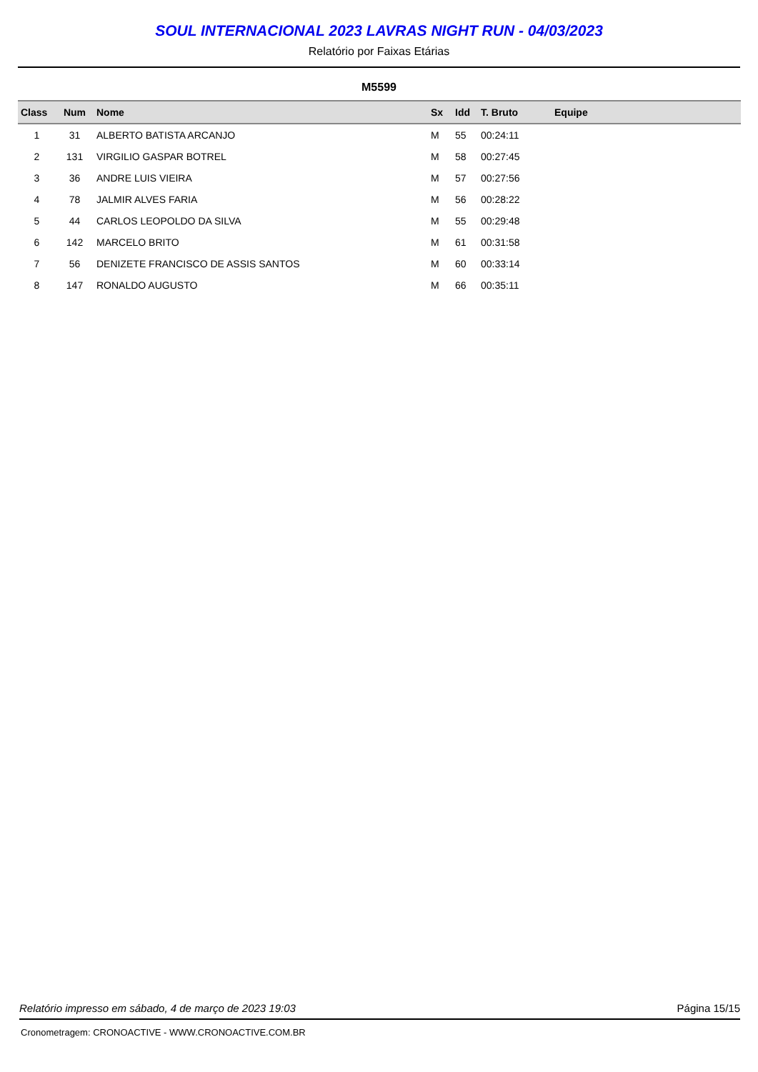SOUL INTERNACIONAL 2023 LAVRAS NIGHT RUN - 04/03/2023
Relatório por Faixas Etárias
M5599
| Class | Num | Nome | Sx | Idd | T. Bruto | Equipe |
| --- | --- | --- | --- | --- | --- | --- |
| 1 | 31 | ALBERTO BATISTA ARCANJO | M | 55 | 00:24:11 | |
| 2 | 131 | VIRGILIO GASPAR BOTREL | M | 58 | 00:27:45 | |
| 3 | 36 | ANDRE LUIS VIEIRA | M | 57 | 00:27:56 | |
| 4 | 78 | JALMIR ALVES FARIA | M | 56 | 00:28:22 | |
| 5 | 44 | CARLOS LEOPOLDO DA SILVA | M | 55 | 00:29:48 | |
| 6 | 142 | MARCELO BRITO | M | 61 | 00:31:58 | |
| 7 | 56 | DENIZETE FRANCISCO DE ASSIS SANTOS | M | 60 | 00:33:14 | |
| 8 | 147 | RONALDO AUGUSTO | M | 66 | 00:35:11 | |
Relatório impresso em sábado, 4 de março de 2023 19:03 Página 15/15
Cronometragem: CRONOACTIVE - WWW.CRONOACTIVE.COM.BR